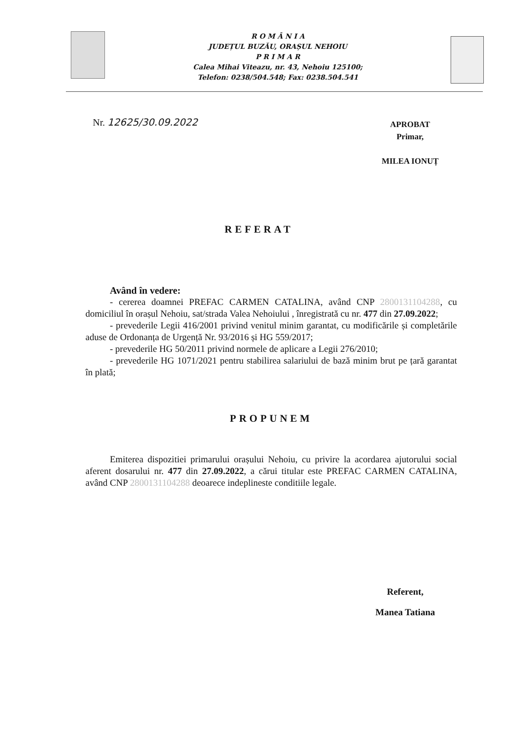R O M Â N I A
JUDEȚUL BUZĂU, ORAȘUL NEHOIU
P R I M A R
Calea Mihai Viteazu, nr. 43, Nehoiu 125100;
Telefon: 0238/504.548; Fax: 0238.504.541
Nr. 12625/30.09.2022
APROBAT
Primar,
MILEA IONUȚ
REFERAT
Având în vedere:
- cererea doamnei PREFAC CARMEN CATALINA, având CNP 2800131104288, cu domiciliul în orașul Nehoiu, sat/strada Valea Nehoiului , înregistrată cu nr. 477 din 27.09.2022;
- prevederile Legii 416/2001 privind venitul minim garantat, cu modificările și completările aduse de Ordonanța de Urgență Nr. 93/2016 și HG 559/2017;
- prevederile HG 50/2011 privind normele de aplicare a Legii 276/2010;
- prevederile HG 1071/2021 pentru stabilirea salariului de bază minim brut pe țară garantat în plată;
PROPUNEM
Emiterea dispozitiei primarului orașului Nehoiu, cu privire la acordarea ajutorului social aferent dosarului nr. 477 din 27.09.2022, a cărui titular este PREFAC CARMEN CATALINA, având CNP 2800131104288 deoarece indeplineste conditiile legale.
Referent,
Manea Tatiana